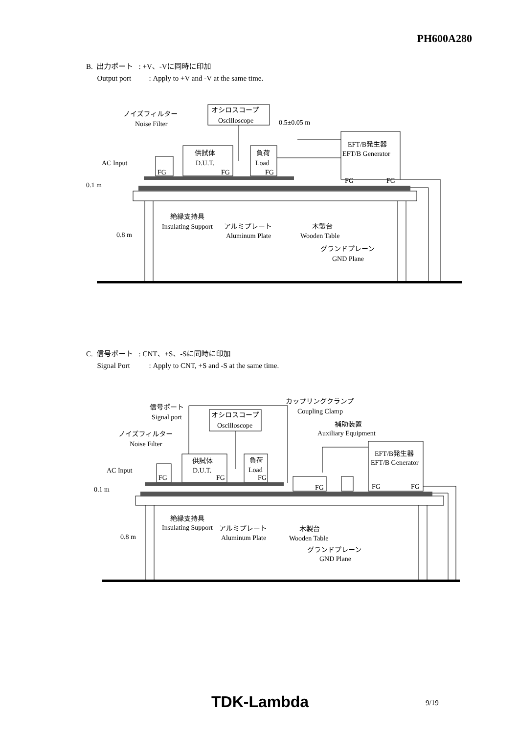PH600A280
B. 出力ポート : +V、-Vに同時に印加
Output port: Apply to +V and -V at the same time.
オシロスコープ
Oscilloscope
ノイズフィルター
Noise Filter
0.5±0.05 m
供試体
D.U.T.
負荷
Load
EFT/B発生器
EFT/B Generator
AC Input
FG
FG
FG
FG
FG
0.1 m
0.8 m
絶縁支持具
Insulating Support
アルミプレート
Aluminum Plate
木製台
Wooden Table
グランドプレーン
GND Plane
C. 信号ポート : CNT、+S、-Sに同時に印加
Signal Port: Apply to CNT, +S and -S at the same time.
カップリングクランプ
Coupling Clamp
信号ポート
Signal port
オシロスコープ
Oscilloscope
補助装置
Auxiliary Equipment
ノイズフィルター
Noise Filter
供試体
D.U.T.
負荷
Load
EFT/B発生器
EFT/B Generator
AC Input
FG
FG
FG
FG
FG
FG
0.1 m
0.8 m
絶縁支持具
Insulating Support
アルミプレート
Aluminum Plate
木製台
Wooden Table
グランドプレーン
GND Plane
TDK-Lambda 9/19